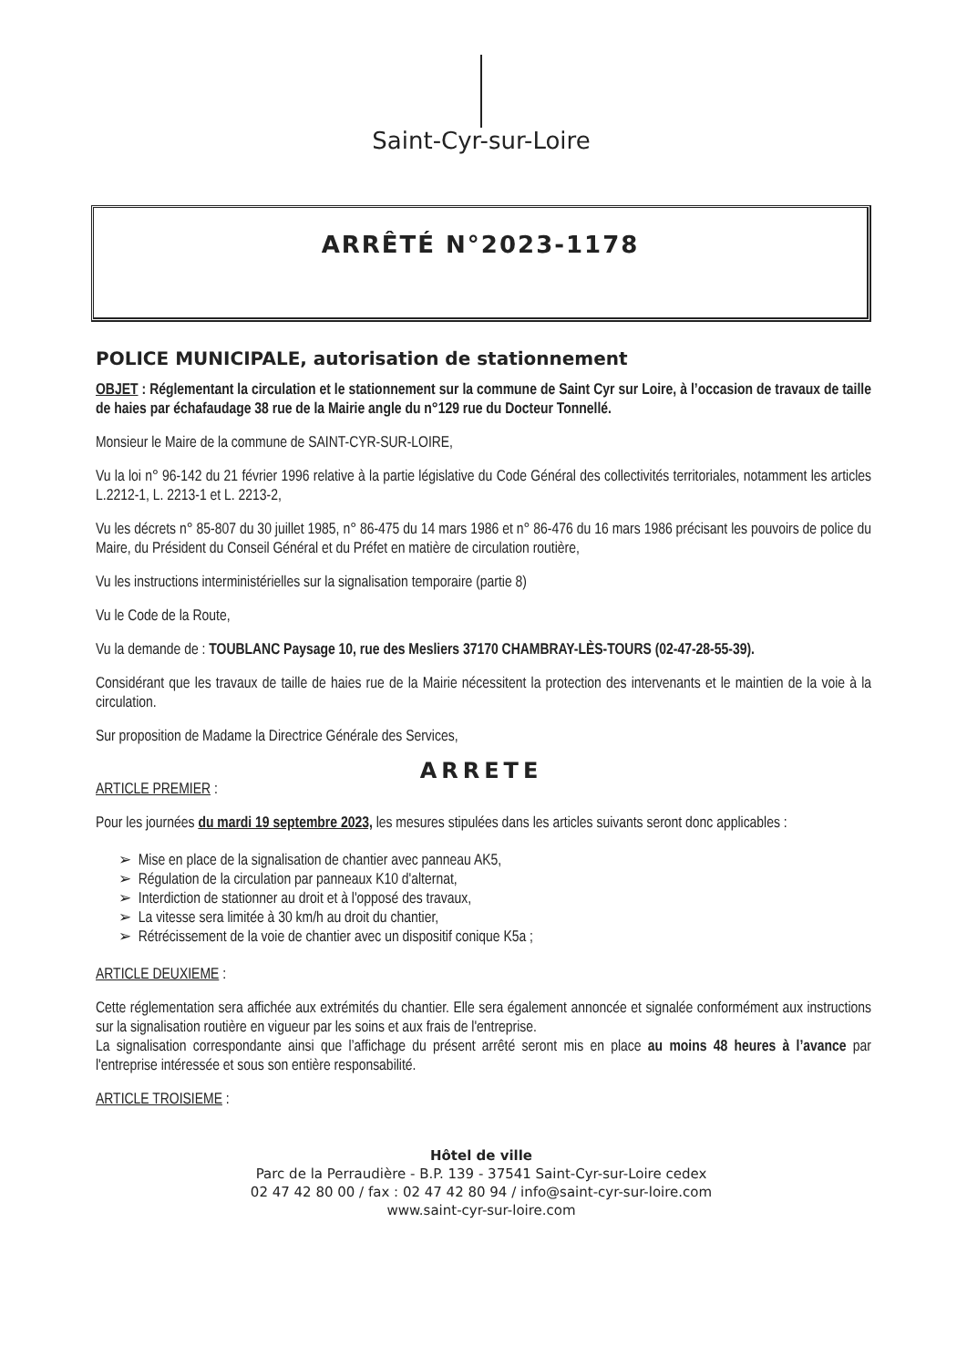Saint-Cyr-sur-Loire
ARRÊTÉ N°2023-1178
POLICE MUNICIPALE, autorisation de stationnement
OBJET : Réglementant la circulation et le stationnement sur la commune de Saint Cyr sur Loire, à l’occasion de travaux de taille de haies par échafaudage 38 rue de la Mairie angle du n°129 rue du Docteur Tonnellé.
Monsieur le Maire de la commune de SAINT-CYR-SUR-LOIRE,
Vu la loi n° 96-142 du 21 février 1996 relative à la partie législative du Code Général des collectivités territoriales, notamment les articles L.2212-1, L. 2213-1 et L. 2213-2,
Vu les décrets n° 85-807 du 30 juillet 1985, n° 86-475 du 14 mars 1986 et n° 86-476 du 16 mars 1986 précisant les pouvoirs de police du Maire, du Président du Conseil Général et du Préfet en matière de circulation routière,
Vu les instructions interministérielles sur la signalisation temporaire (partie 8)
Vu le Code de la Route,
Vu la demande de : TOUBLANC Paysage 10, rue des Mesliers 37170 CHAMBRAY-LÈS-TOURS (02-47-28-55-39).
Considérant que les travaux de taille de haies rue de la Mairie nécessitent la protection des intervenants et le maintien de la voie à la circulation.
Sur proposition de Madame la Directrice Générale des Services,
ARRETE
ARTICLE PREMIER :
Pour les journées du mardi 19 septembre 2023, les mesures stipulées dans les articles suivants seront donc applicables :
➢ Mise en place de la signalisation de chantier avec panneau AK5,
➢ Régulation de la circulation par panneaux K10 d'alternat,
➢ Interdiction de stationner au droit et à l'opposé des travaux,
➢ La vitesse sera limitée à 30 km/h au droit du chantier,
➢ Rétrécissement de la voie de chantier avec un dispositif conique K5a ;
ARTICLE DEUXIEME :
Cette réglementation sera affichée aux extrémités du chantier. Elle sera également annoncée et signalée conformément aux instructions sur la signalisation routière en vigueur par les soins et aux frais de l'entreprise.
La signalisation correspondante ainsi que l’affichage du présent arrêté seront mis en place au moins 48 heures à l’avance par l'entreprise intéressée et sous son entière responsabilité.
ARTICLE TROISIEME :
Hôtel de ville
Parc de la Perraudière - B.P. 139 - 37541 Saint-Cyr-sur-Loire cedex
02 47 42 80 00 / fax : 02 47 42 80 94 / info@saint-cyr-sur-loire.com
www.saint-cyr-sur-loire.com